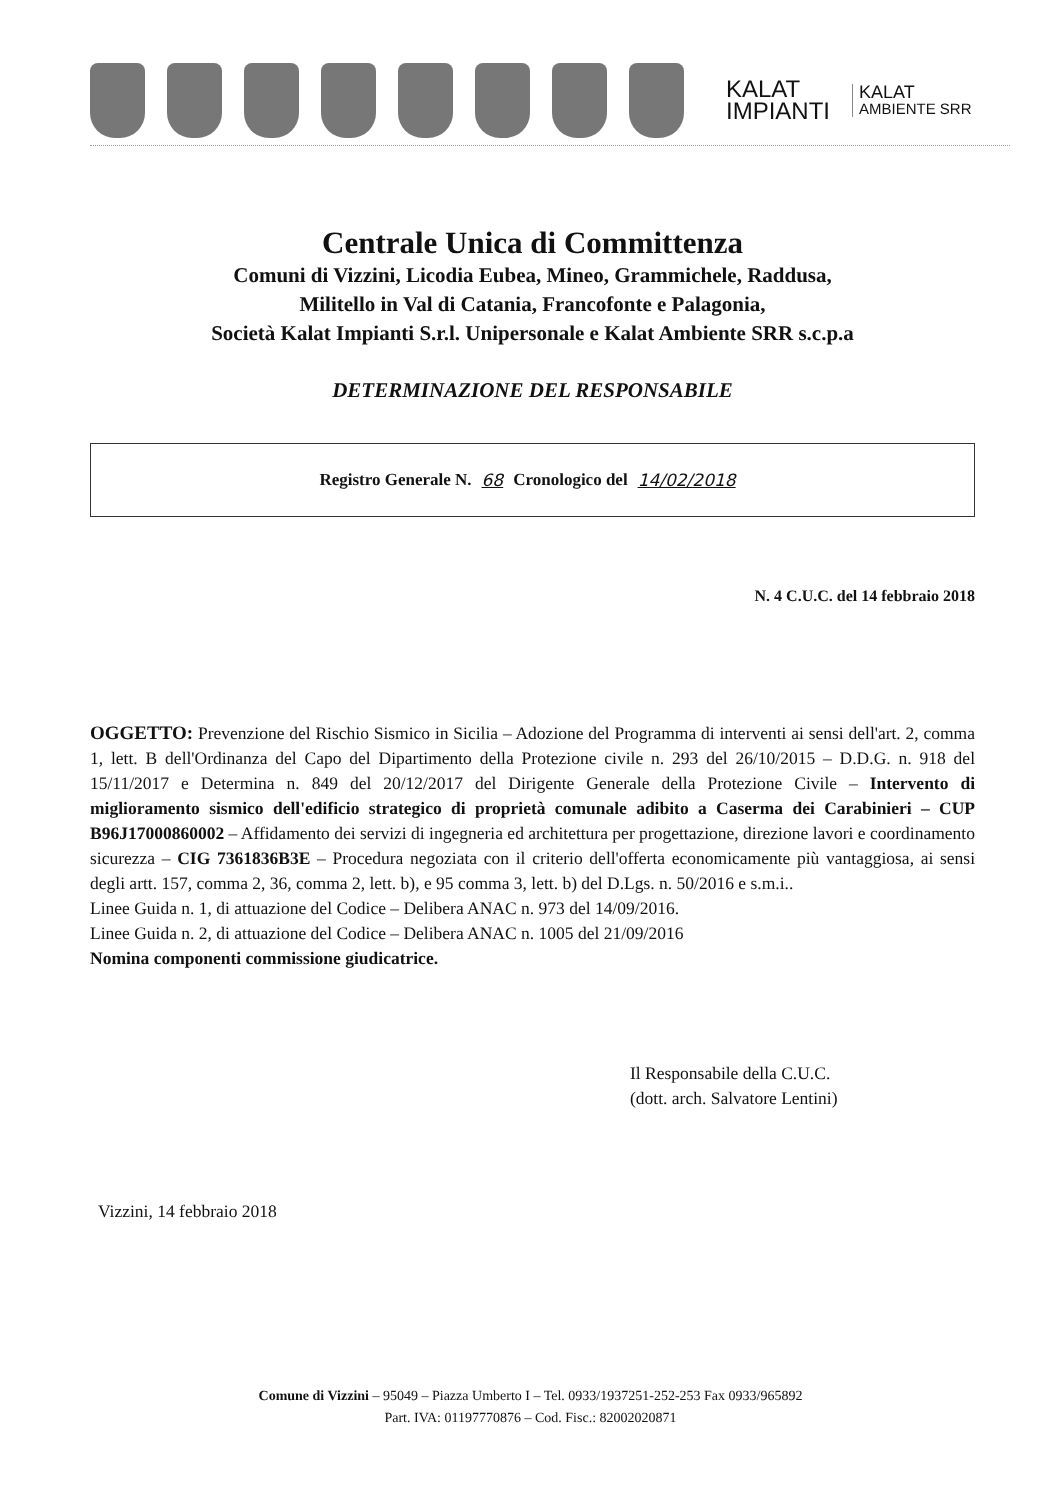KALAT
IMPIANTI
KALAT
AMBIENTE SRR
Centrale Unica di Committenza
Comuni di Vizzini, Licodia Eubea, Mineo, Grammichele, Raddusa,
Militello in Val di Catania, Francofonte e Palagonia,
Società Kalat Impianti S.r.l. Unipersonale e Kalat Ambiente SRR s.c.p.a
DETERMINAZIONE DEL RESPONSABILE
Registro Generale N. 68 Cronologico del 14/02/2018
N. 4 C.U.C. del 14 febbraio 2018
OGGETTO: Prevenzione del Rischio Sismico in Sicilia – Adozione del Programma di interventi ai sensi dell'art. 2, comma 1, lett. B dell'Ordinanza del Capo del Dipartimento della Protezione civile n. 293 del 26/10/2015 – D.D.G. n. 918 del 15/11/2017 e Determina n. 849 del 20/12/2017 del Dirigente Generale della Protezione Civile – Intervento di miglioramento sismico dell'edificio strategico di proprietà comunale adibito a Caserma dei Carabinieri – CUP B96J17000860002 – Affidamento dei servizi di ingegneria ed architettura per progettazione, direzione lavori e coordinamento sicurezza – CIG 7361836B3E – Procedura negoziata con il criterio dell'offerta economicamente più vantaggiosa, ai sensi degli artt. 157, comma 2, 36, comma 2, lett. b), e 95 comma 3, lett. b) del D.Lgs. n. 50/2016 e s.m.i..
Linee Guida n. 1, di attuazione del Codice – Delibera ANAC n. 973 del 14/09/2016.
Linee Guida n. 2, di attuazione del Codice – Delibera ANAC n. 1005 del 21/09/2016
Nomina componenti commissione giudicatrice.
Il Responsabile della C.U.C.
(dott. arch. Salvatore Lentini)
Vizzini, 14 febbraio 2018
Comune di Vizzini – 95049 – Piazza Umberto I – Tel. 0933/1937251-252-253 Fax 0933/965892
Part. IVA: 01197770876 – Cod. Fisc.: 82002020871